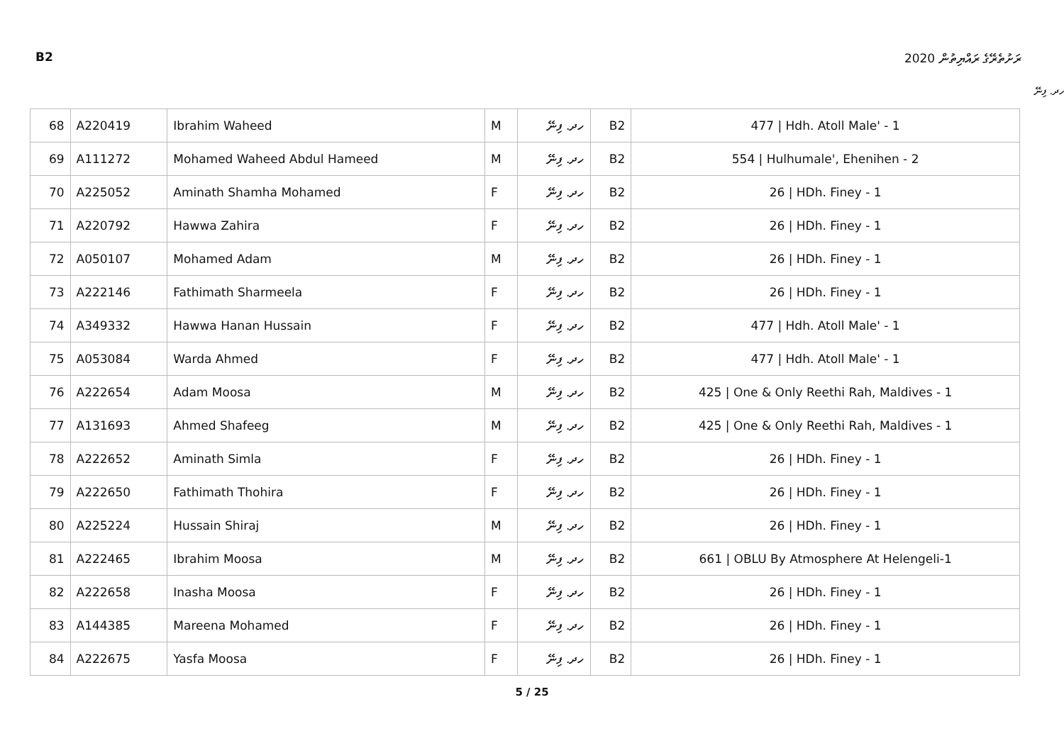B2 ރަށުތެރޭގެ ރައްޔިތުން 2020
ހދ. ފިނޭ
| 68 | A220419 | Ibrahim Waheed | M | ހދ. ފިނޭ | B2 | 477 / Hdh. Atoll Male' - 1 |
| 69 | A111272 | Mohamed Waheed Abdul Hameed | M | ހދ. ފިނޭ | B2 | 554 / Hulhumale', Ehenihen - 2 |
| 70 | A225052 | Aminath Shamha Mohamed | F | ހދ. ފިނޭ | B2 | 26 / HDh. Finey - 1 |
| 71 | A220792 | Hawwa Zahira | F | ހދ. ފިނޭ | B2 | 26 / HDh. Finey - 1 |
| 72 | A050107 | Mohamed Adam | M | ހދ. ފިނޭ | B2 | 26 / HDh. Finey - 1 |
| 73 | A222146 | Fathimath Sharmeela | F | ހދ. ފިނޭ | B2 | 26 / HDh. Finey - 1 |
| 74 | A349332 | Hawwa Hanan Hussain | F | ހދ. ފިނޭ | B2 | 477 / Hdh. Atoll Male' - 1 |
| 75 | A053084 | Warda Ahmed | F | ހދ. ފިނޭ | B2 | 477 / Hdh. Atoll Male' - 1 |
| 76 | A222654 | Adam Moosa | M | ހދ. ފިނޭ | B2 | 425 / One & Only Reethi Rah, Maldives - 1 |
| 77 | A131693 | Ahmed Shafeeg | M | ހދ. ފިނޭ | B2 | 425 / One & Only Reethi Rah, Maldives - 1 |
| 78 | A222652 | Aminath Simla | F | ހދ. ފިނޭ | B2 | 26 / HDh. Finey - 1 |
| 79 | A222650 | Fathimath Thohira | F | ހދ. ފިނޭ | B2 | 26 / HDh. Finey - 1 |
| 80 | A225224 | Hussain Shiraj | M | ހދ. ފިނޭ | B2 | 26 / HDh. Finey - 1 |
| 81 | A222465 | Ibrahim Moosa | M | ހދ. ފިނޭ | B2 | 661 / OBLU By Atmosphere At Helengeli-1 |
| 82 | A222658 | Inasha Moosa | F | ހދ. ފިނޭ | B2 | 26 / HDh. Finey - 1 |
| 83 | A144385 | Mareena Mohamed | F | ހދ. ފިނޭ | B2 | 26 / HDh. Finey - 1 |
| 84 | A222675 | Yasfa Moosa | F | ހދ. ފިނޭ | B2 | 26 / HDh. Finey - 1 |
5 / 25